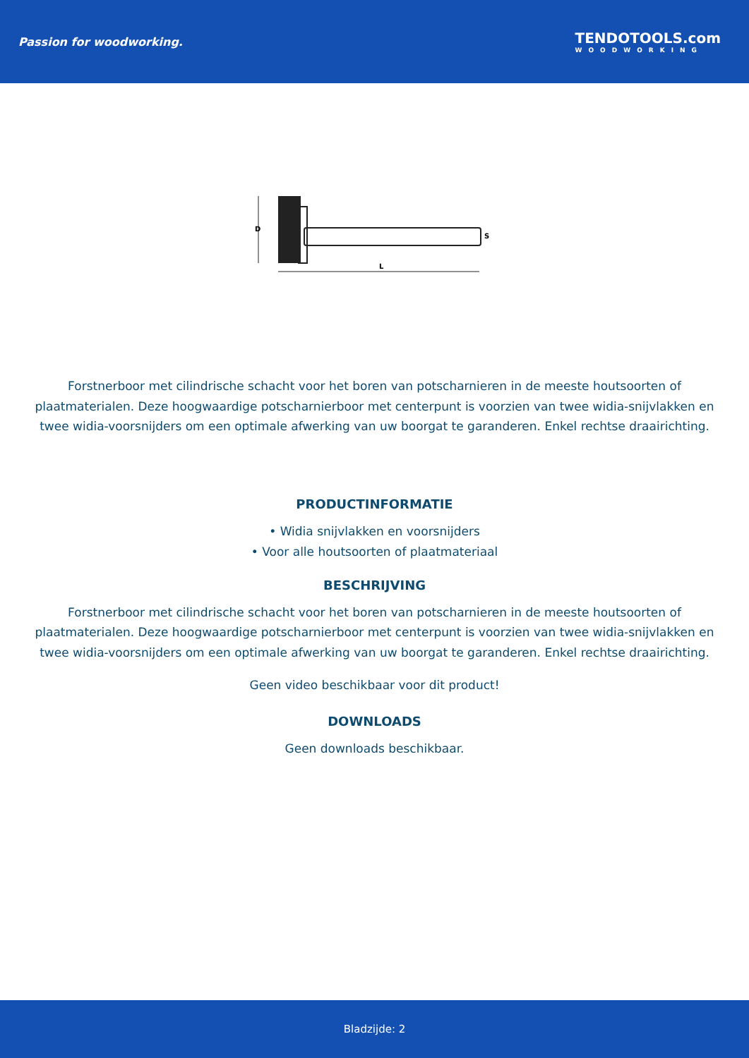Passion for woodworking.
TENDOTOOLS.com
WOODWORKING
D
L
S
Forstnerboor met cilindrische schacht voor het boren van potscharnieren in de meeste houtsoorten of plaatmaterialen. Deze hoogwaardige potscharnierboor met centerpunt is voorzien van twee widia-snijvlakken en twee widia-voorsnijders om een optimale afwerking van uw boorgat te garanderen. Enkel rechtse draairichting.
PRODUCTINFORMATIE
• Widia snijvlakken en voorsnijders
• Voor alle houtsoorten of plaatmateriaal
BESCHRIJVING
Forstnerboor met cilindrische schacht voor het boren van potscharnieren in de meeste houtsoorten of plaatmaterialen. Deze hoogwaardige potscharnierboor met centerpunt is voorzien van twee widia-snijvlakken en twee widia-voorsnijders om een optimale afwerking van uw boorgat te garanderen. Enkel rechtse draairichting.
Geen video beschikbaar voor dit product!
DOWNLOADS
Geen downloads beschikbaar.
Bladzijde: 2